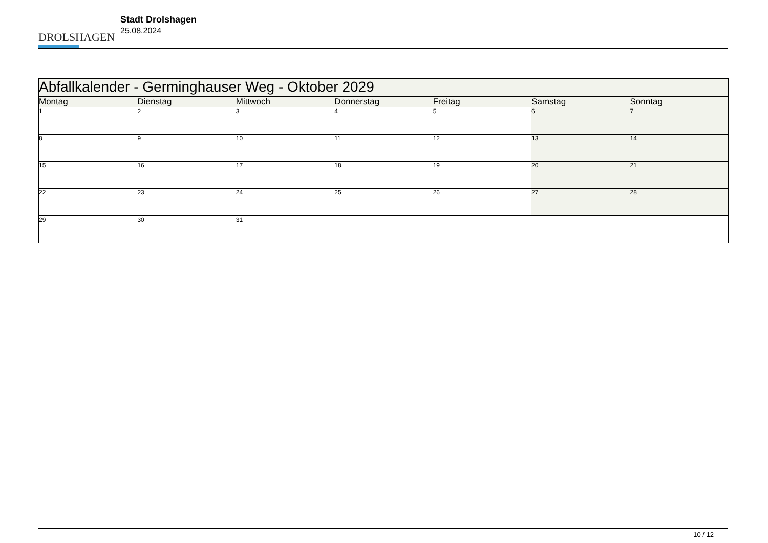DROLSHAGEN
Stadt Drolshagen
25.08.2024
| Abfallkalender - Germinghauser Weg - Oktober 2029 | | | | | | |
| --- | --- | --- | --- | --- | --- | --- |
| Montag | Dienstag | Mittwoch | Donnerstag | Freitag | Samstag | Sonntag |
| 1 | 2 | 3 | 4 | 5 | 6 | 7 |
| 8 | 9 | 10 | 11 | 12 | 13 | 14 |
| 15 | 16 | 17 | 18 | 19 | 20 | 21 |
| 22 | 23 | 24 | 25 | 26 | 27 | 28 |
| 29 | 30 | 31 | | | | |
10 / 12